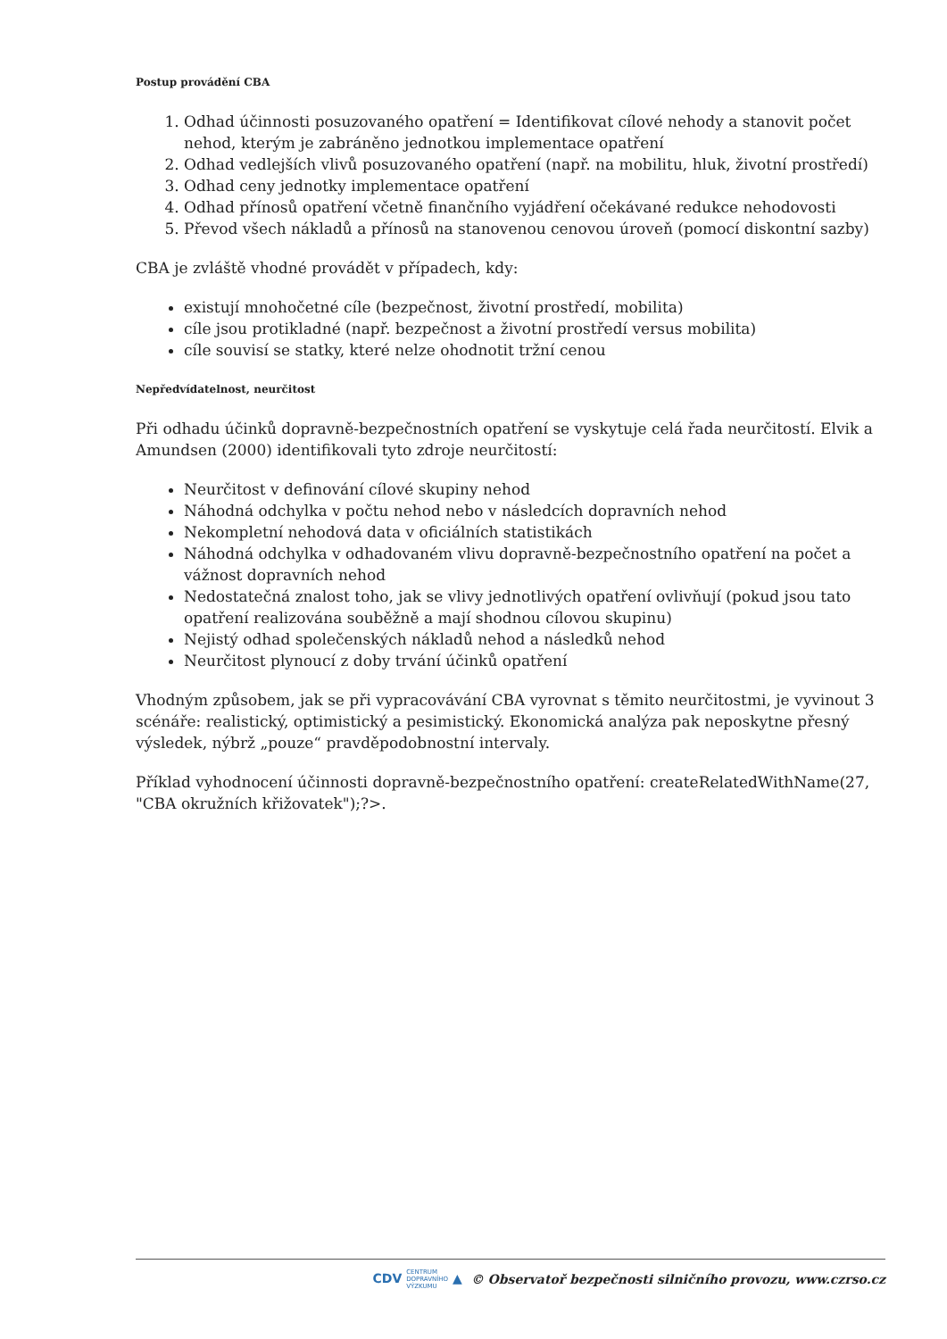Postup provádění CBA
1. Odhad účinnosti posuzovaného opatření = Identifikovat cílové nehody a stanovit počet nehod, kterým je zabráněno jednotkou implementace opatření
2. Odhad vedlejších vlivů posuzovaného opatření (např. na mobilitu, hluk, životní prostředí)
3. Odhad ceny jednotky implementace opatření
4. Odhad přínosů opatření včetně finančního vyjádření očekávané redukce nehodovosti
5. Převod všech nákladů a přínosů na stanovenou cenovou úroveň (pomocí diskontní sazby)
CBA je zvláště vhodné provádět v případech, kdy:
existují mnohočetné cíle (bezpečnost, životní prostředí, mobilita)
cíle jsou protikladné (např. bezpečnost a životní prostředí versus mobilita)
cíle souvisí se statky, které nelze ohodnotit tržní cenou
Nepředvídatelnost, neurčitost
Při odhadu účinků dopravně-bezpečnostních opatření se vyskytuje celá řada neurčitostí. Elvik a Amundsen (2000) identifikovali tyto zdroje neurčitostí:
Neurčitost v definování cílové skupiny nehod
Náhodná odchylka v počtu nehod nebo v následcích dopravních nehod
Nekompletní nehodová data v oficiálních statistikách
Náhodná odchylka v odhadovaném vlivu dopravně-bezpečnostního opatření na počet a vážnost dopravních nehod
Nedostatečná znalost toho, jak se vlivy jednotlivých opatření ovlivňují (pokud jsou tato opatření realizována souběžně a mají shodnou cílovou skupinu)
Nejistý odhad společenských nákladů nehod a následků nehod
Neurčitost plynoucí z doby trvání účinků opatření
Vhodným způsobem, jak se při vypracovávání CBA vyrovnat s těmito neurčitostmi, je vyvinout 3 scénáře: realistický, optimistický a pesimistický. Ekonomická analýza pak neposkytne přesný výsledek, nýbrž „pouze“ pravděpodobnostní intervaly.
Příklad vyhodnocení účinnosti dopravně-bezpečnostního opatření: createRelatedWithName(27, "CBA okružních křižovatek");?>.
CDV CENTRUM
DOPRAVNÍHO
VÝZKUMU ▲ © Observatoř bezpečnosti silničního provozu, www.czrso.cz